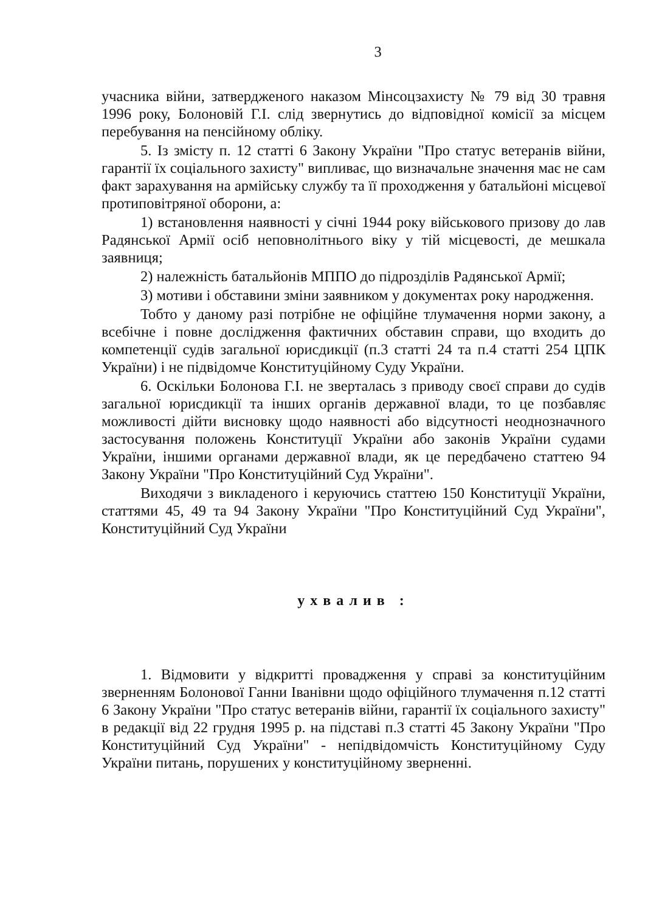3
учасника війни, затвердженого наказом Мінсоцзахисту № 79 від 30 травня 1996 року, Болоновій Г.І. слід звернутись до відповідної комісії за місцем перебування на пенсійному обліку.
5. Із змісту п. 12 статті 6 Закону України "Про статус ветеранів війни, гарантії їх соціального захисту" випливає, що визначальне значення має не сам факт зарахування на армійську службу та її проходження у батальйоні місцевої протиповітряної оборони, а:
1) встановлення наявності у січні 1944 року військового призову до лав Радянської Армії осіб неповнолітнього віку у тій місцевості, де мешкала заявниця;
2) належність батальйонів МППО до підрозділів Радянської Армії;
3) мотиви і обставини зміни заявником у документах року народження.
Тобто у даному разі потрібне не офіційне тлумачення норми закону, а всебічне і повне дослідження фактичних обставин справи, що входить до компетенції судів загальної юрисдикції (п.3 статті 24 та п.4 статті 254 ЦПК України) і не підвідомче Конституційному Суду України.
6. Оскільки Болонова Г.І. не зверталась з приводу своєї справи до судів загальної юрисдикції та інших органів державної влади, то це позбавляє можливості дійти висновку щодо наявності або відсутності неоднозначного застосування положень Конституції України або законів України судами України, іншими органами державної влади, як це передбачено статтею 94 Закону України "Про Конституційний Суд України".
Виходячи з викладеного і керуючись статтею 150 Конституції України, статтями 45, 49 та 94 Закону України "Про Конституційний Суд України", Конституційний Суд України
ухвалив :
1. Відмовити у відкритті провадження у справі за конституційним зверненням Болонової Ганни Іванівни щодо офіційного тлумачення п.12 статті 6 Закону України "Про статус ветеранів війни, гарантії їх соціального захисту" в редакції від 22 грудня 1995 р. на підставі п.3 статті 45 Закону України "Про Конституційний Суд України" - непідвідомчість Конституційному Суду України питань, порушених у конституційному зверненні.